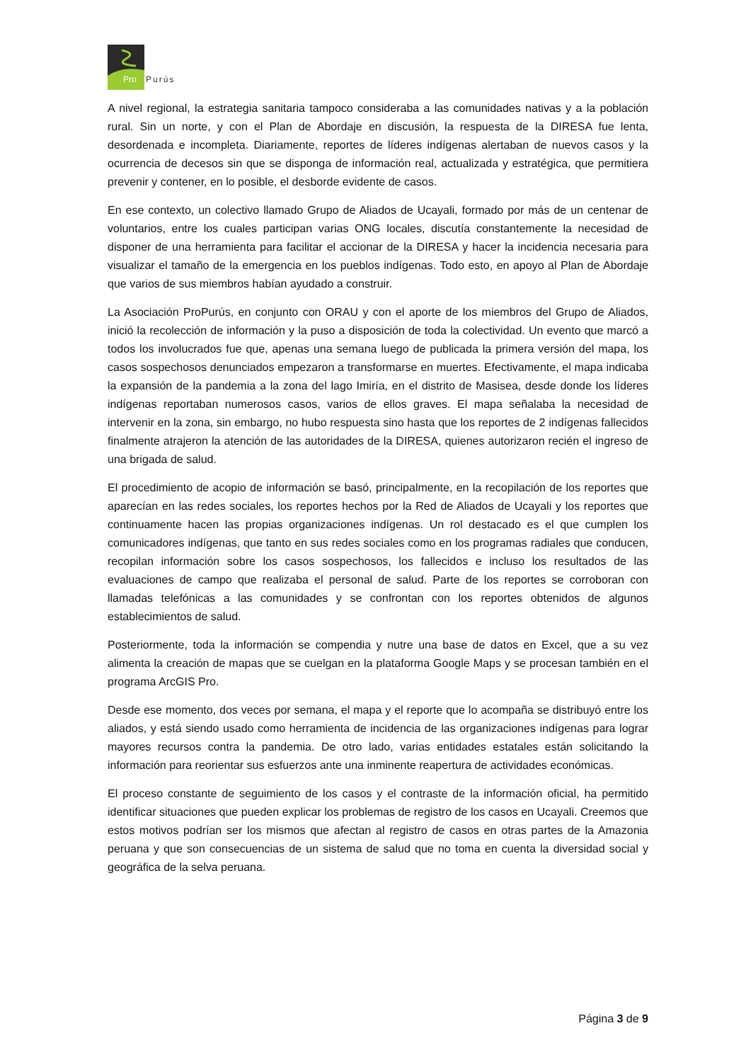Pro
Purús
A nivel regional, la estrategia sanitaria tampoco consideraba a las comunidades nativas y a la población rural. Sin un norte, y con el Plan de Abordaje en discusión, la respuesta de la DIRESA fue lenta, desordenada e incompleta. Diariamente, reportes de líderes indígenas alertaban de nuevos casos y la ocurrencia de decesos sin que se disponga de información real, actualizada y estratégica, que permitiera prevenir y contener, en lo posible, el desborde evidente de casos.
En ese contexto, un colectivo llamado Grupo de Aliados de Ucayali, formado por más de un centenar de voluntarios, entre los cuales participan varias ONG locales, discutía constantemente la necesidad de disponer de una herramienta para facilitar el accionar de la DIRESA y hacer la incidencia necesaria para visualizar el tamaño de la emergencia en los pueblos indígenas. Todo esto, en apoyo al Plan de Abordaje que varios de sus miembros habían ayudado a construir.
La Asociación ProPurús, en conjunto con ORAU y con el aporte de los miembros del Grupo de Aliados, inició la recolección de información y la puso a disposición de toda la colectividad. Un evento que marcó a todos los involucrados fue que, apenas una semana luego de publicada la primera versión del mapa, los casos sospechosos denunciados empezaron a transformarse en muertes. Efectivamente, el mapa indicaba la expansión de la pandemia a la zona del lago Imiría, en el distrito de Masisea, desde donde los líderes indígenas reportaban numerosos casos, varios de ellos graves. El mapa señalaba la necesidad de intervenir en la zona, sin embargo, no hubo respuesta sino hasta que los reportes de 2 indígenas fallecidos finalmente atrajeron la atención de las autoridades de la DIRESA, quienes autorizaron recién el ingreso de una brigada de salud.
El procedimiento de acopio de información se basó, principalmente, en la recopilación de los reportes que aparecían en las redes sociales, los reportes hechos por la Red de Aliados de Ucayali y los reportes que continuamente hacen las propias organizaciones indígenas. Un rol destacado es el que cumplen los comunicadores indígenas, que tanto en sus redes sociales como en los programas radiales que conducen, recopilan información sobre los casos sospechosos, los fallecidos e incluso los resultados de las evaluaciones de campo que realizaba el personal de salud. Parte de los reportes se corroboran con llamadas telefónicas a las comunidades y se confrontan con los reportes obtenidos de algunos establecimientos de salud.
Posteriormente, toda la información se compendia y nutre una base de datos en Excel, que a su vez alimenta la creación de mapas que se cuelgan en la plataforma Google Maps y se procesan también en el programa ArcGIS Pro.
Desde ese momento, dos veces por semana, el mapa y el reporte que lo acompaña se distribuyó entre los aliados, y está siendo usado como herramienta de incidencia de las organizaciones indígenas para lograr mayores recursos contra la pandemia. De otro lado, varias entidades estatales están solicitando la información para reorientar sus esfuerzos ante una inminente reapertura de actividades económicas.
El proceso constante de seguimiento de los casos y el contraste de la información oficial, ha permitido identificar situaciones que pueden explicar los problemas de registro de los casos en Ucayali. Creemos que estos motivos podrían ser los mismos que afectan al registro de casos en otras partes de la Amazonia peruana y que son consecuencias de un sistema de salud que no toma en cuenta la diversidad social y geográfica de la selva peruana.
Página 3 de 9